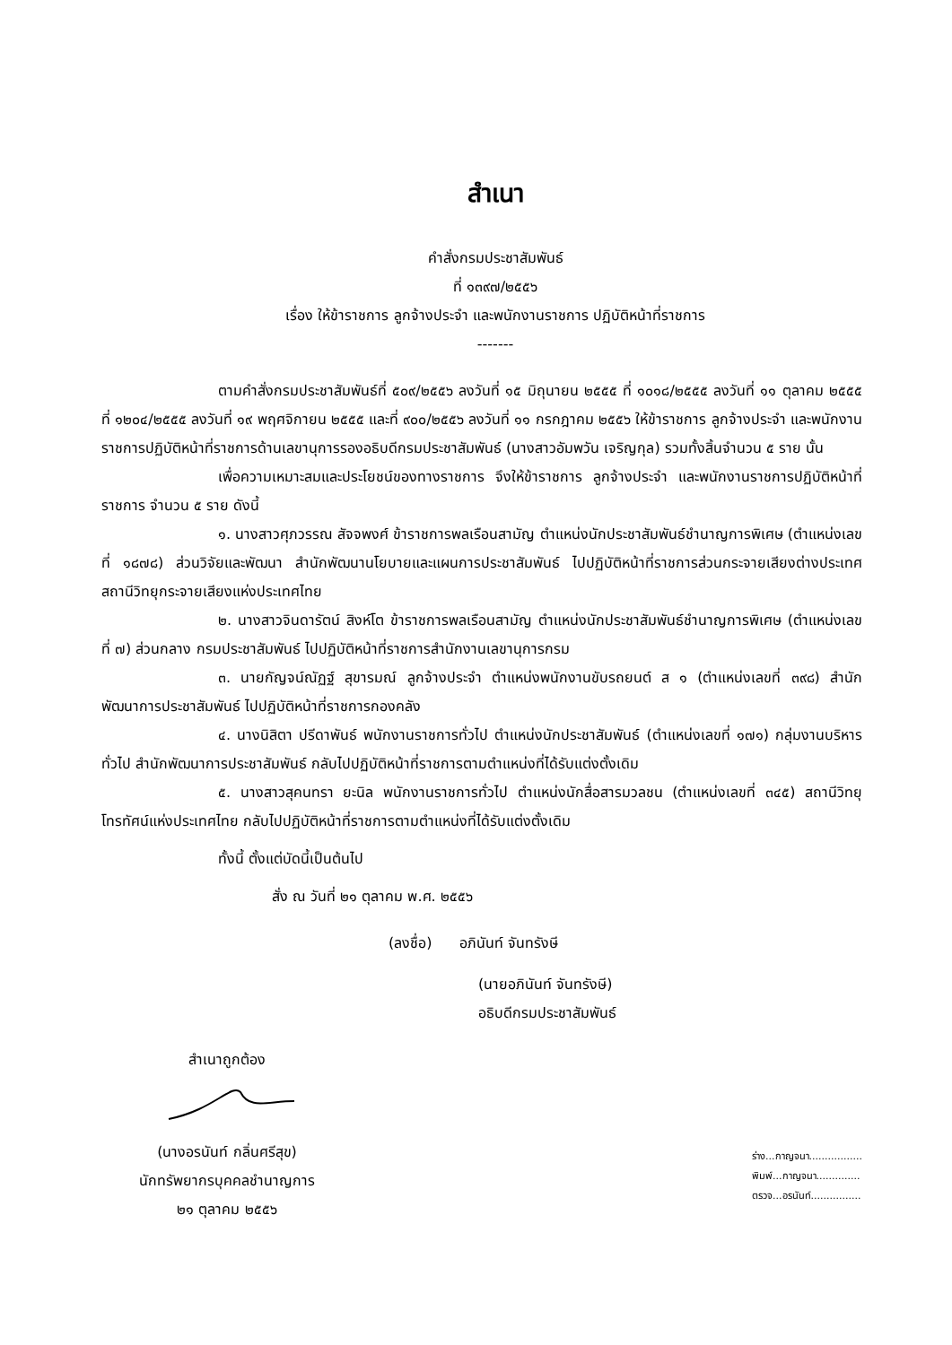สำเนา
คำสั่งกรมประชาสัมพันธ์
ที่ ๑๓๙๗/๒๕๕๖
เรื่อง ให้ข้าราชการ ลูกจ้างประจำ และพนักงานราชการ ปฏิบัติหน้าที่ราชการ
-------
ตามคำสั่งกรมประชาสัมพันธ์ที่ ๕๐๙/๒๕๕๖ ลงวันที่ ๑๕ มิถุนายน ๒๕๕๕ ที่ ๑๐๑๘/๒๕๕๕ ลงวันที่ ๑๑ ตุลาคม ๒๕๕๕ ที่ ๑๒๐๔/๒๕๕๕ ลงวันที่ ๑๙ พฤศจิกายน ๒๕๕๕ และที่ ๙๐๐/๒๕๕๖ ลงวันที่ ๑๑ กรกฎาคม ๒๕๕๖ ให้ข้าราชการ ลูกจ้างประจำ และพนักงานราชการปฏิบัติหน้าที่ราชการด้านเลขานุการรองอธิบดีกรมประชาสัมพันธ์ (นางสาวอัมพวัน เจริญกุล) รวมทั้งสิ้นจำนวน ๕ ราย นั้น
เพื่อความเหมาะสมและประโยชน์ของทางราชการ จึงให้ข้าราชการ ลูกจ้างประจำ และพนักงานราชการปฏิบัติหน้าที่ราชการ จำนวน ๕ ราย ดังนี้
๑. นางสาวศุภวรรณ สัจจพงศ์ ข้าราชการพลเรือนสามัญ ตำแหน่งนักประชาสัมพันธ์ชำนาญการพิเศษ (ตำแหน่งเลขที่ ๑๘๗๘) ส่วนวิจัยและพัฒนา สำนักพัฒนานโยบายและแผนการประชาสัมพันธ์ ไปปฏิบัติหน้าที่ราชการส่วนกระจายเสียงต่างประเทศ สถานีวิทยุกระจายเสียงแห่งประเทศไทย
๒. นางสาวจินดารัตน์ สิงห์โต ข้าราชการพลเรือนสามัญ ตำแหน่งนักประชาสัมพันธ์ชำนาญการพิเศษ (ตำแหน่งเลขที่ ๗) ส่วนกลาง กรมประชาสัมพันธ์ ไปปฏิบัติหน้าที่ราชการสำนักงานเลขานุการกรม
๓. นายกัญจน์ณัฏฐ์ สุขารมณ์ ลูกจ้างประจำ ตำแหน่งพนักงานขับรถยนต์ ส ๑ (ตำแหน่งเลขที่ ๓๙๘) สำนักพัฒนาการประชาสัมพันธ์ ไปปฏิบัติหน้าที่ราชการกองคลัง
๔. นางนิสิตา ปรีดาพันธ์ พนักงานราชการทั่วไป ตำแหน่งนักประชาสัมพันธ์ (ตำแหน่งเลขที่ ๑๗๑) กลุ่มงานบริหารทั่วไป สำนักพัฒนาการประชาสัมพันธ์ กลับไปปฏิบัติหน้าที่ราชการตามตำแหน่งที่ได้รับแต่งตั้งเดิม
๕. นางสาวสุคนทรา ยะนิล พนักงานราชการทั่วไป ตำแหน่งนักสื่อสารมวลชน (ตำแหน่งเลขที่ ๓๔๕) สถานีวิทยุโทรทัศน์แห่งประเทศไทย กลับไปปฏิบัติหน้าที่ราชการตามตำแหน่งที่ได้รับแต่งตั้งเดิม
ทั้งนี้ ตั้งแต่บัดนี้เป็นต้นไป
สั่ง ณ วันที่ ๒๑ ตุลาคม พ.ศ. ๒๕๕๖
(ลงชื่อ) อภินันท์ จันทรังษี
(นายอภินันท์ จันทรังษี)
อธิบดีกรมประชาสัมพันธ์
สำเนาถูกต้อง
(นางอรนันท์ กลิ่นศรีสุข)
นักทรัพยากรบุคคลชำนาญการ
๒๑ ตุลาคม ๒๕๕๖
ร่าง...กาญจนา.................
พิมพ์...กาญจนา..............
ตรวจ...อรนันท์................